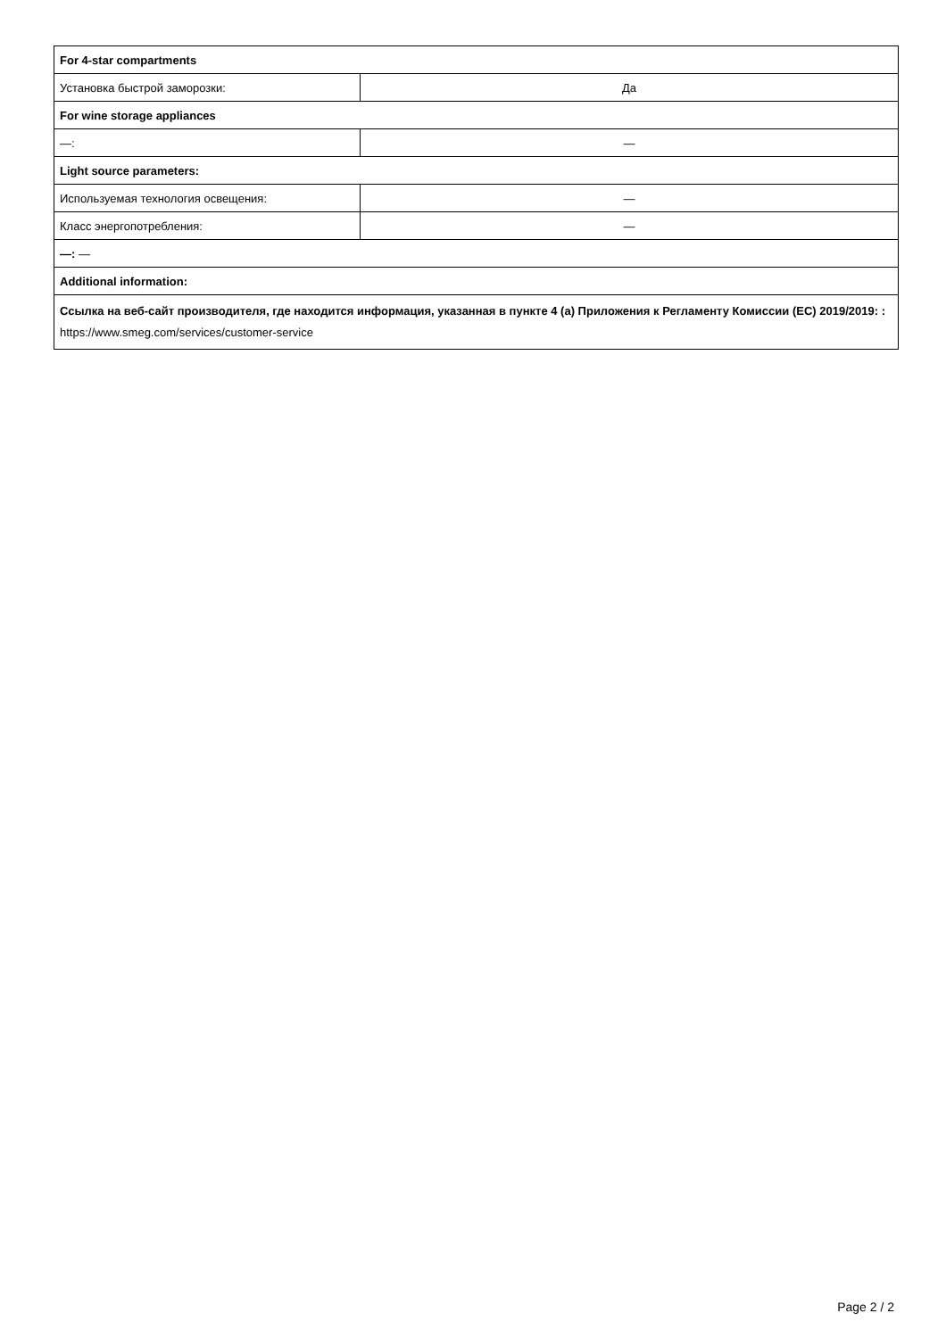| For 4-star compartments | |
| Установка быстрой заморозки: | Да |
| For wine storage appliances | |
| —: | — |
| Light source parameters: | |
| Используемая технология освещения: | — |
| Класс энергопотребления: | — |
| —: — | |
| Additional information: | |
| Ссылка на веб-сайт производителя, где находится информация, указанная в пункте 4 (а) Приложения к Регламенту Комиссии (ЕС) 2019/2019: : https://www.smeg.com/services/customer-service | |
Page 2 / 2